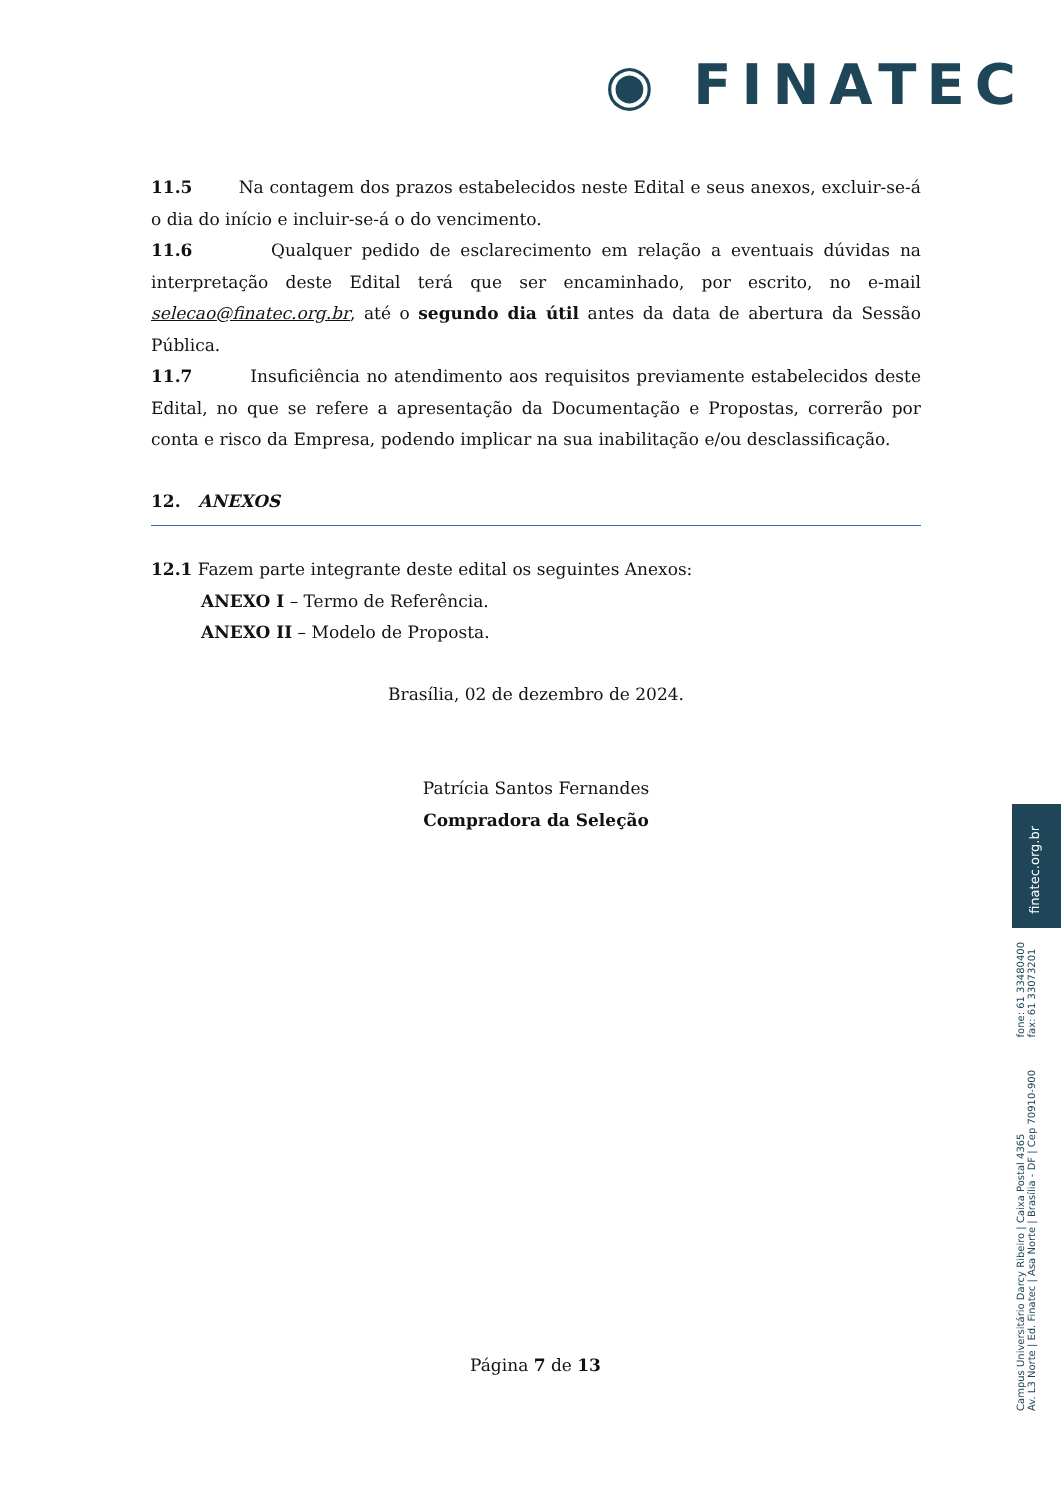◉ FINATEC
11.5 Na contagem dos prazos estabelecidos neste Edital e seus anexos, excluir-se-á o dia do início e incluir-se-á o do vencimento.
11.6 Qualquer pedido de esclarecimento em relação a eventuais dúvidas na interpretação deste Edital terá que ser encaminhado, por escrito, no e-mail selecao@finatec.org.br, até o segundo dia útil antes da data de abertura da Sessão Pública.
11.7 Insuficiência no atendimento aos requisitos previamente estabelecidos deste Edital, no que se refere a apresentação da Documentação e Propostas, correrão por conta e risco da Empresa, podendo implicar na sua inabilitação e/ou desclassificação.
12. ANEXOS
12.1 Fazem parte integrante deste edital os seguintes Anexos:
ANEXO I – Termo de Referência.
ANEXO II – Modelo de Proposta.
Brasília, 02 de dezembro de 2024.
Patrícia Santos Fernandes
Compradora da Seleção
finatec.org.br
fone: 61 33480400
fax: 61 33073201
Campus Universitário Darcy Ribeiro | Caixa Postal 4365
Av. L3 Norte | Ed. Finatec | Asa Norte | Brasília - DF | Cep 70910-900
Página 7 de 13